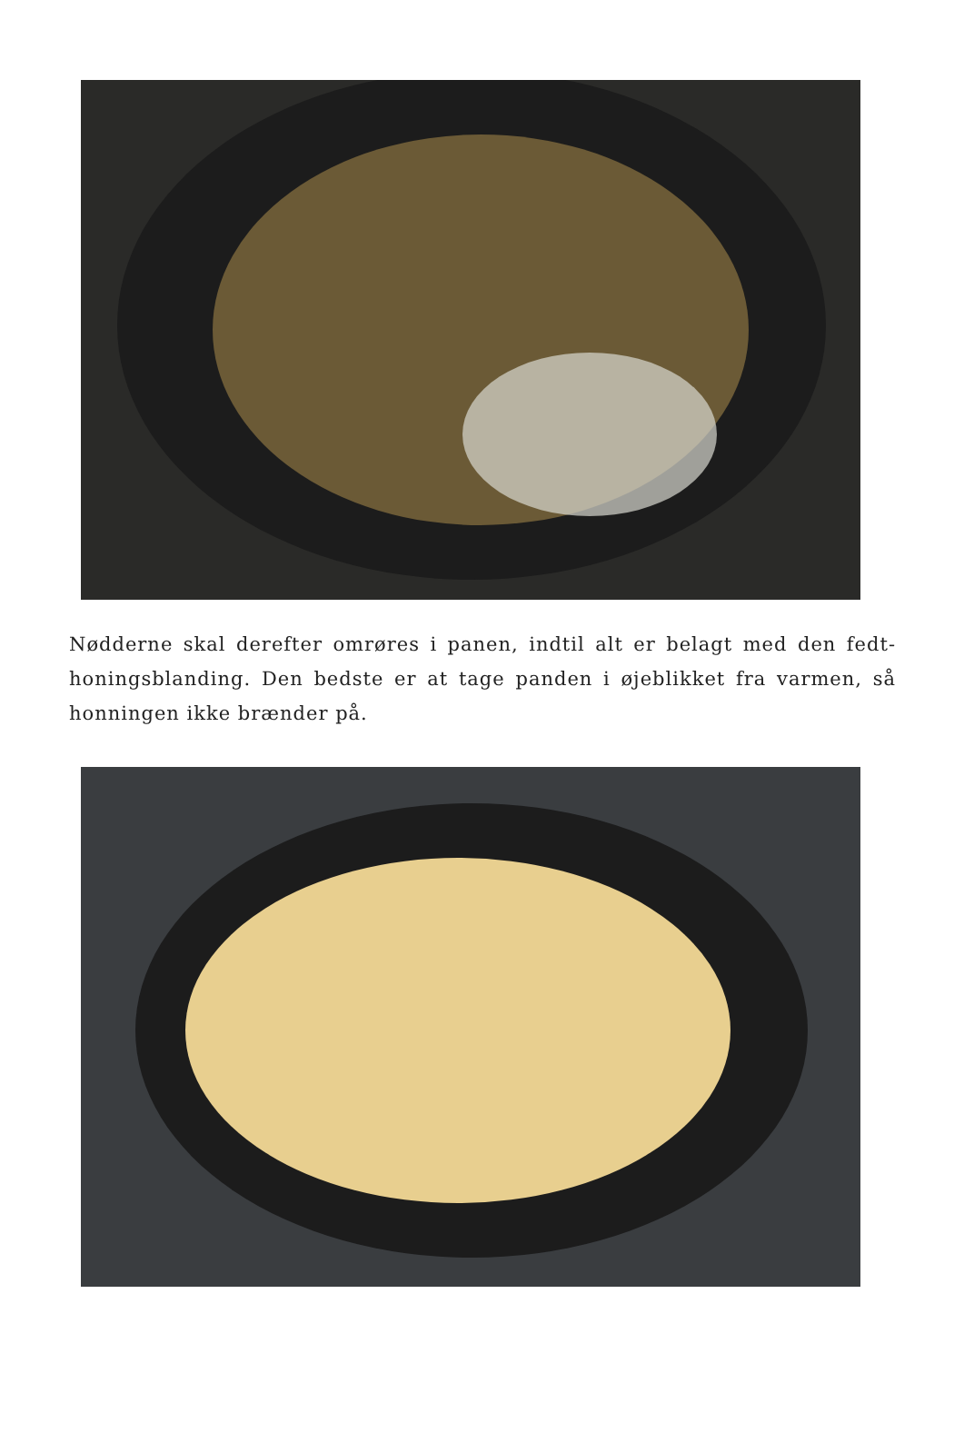Nødderne skal derefter omrøres i panen, indtil alt er belagt med den fedt-honingsblanding. Den bedste er at tage panden i øjeblikket fra varmen, så honningen ikke brænder på.